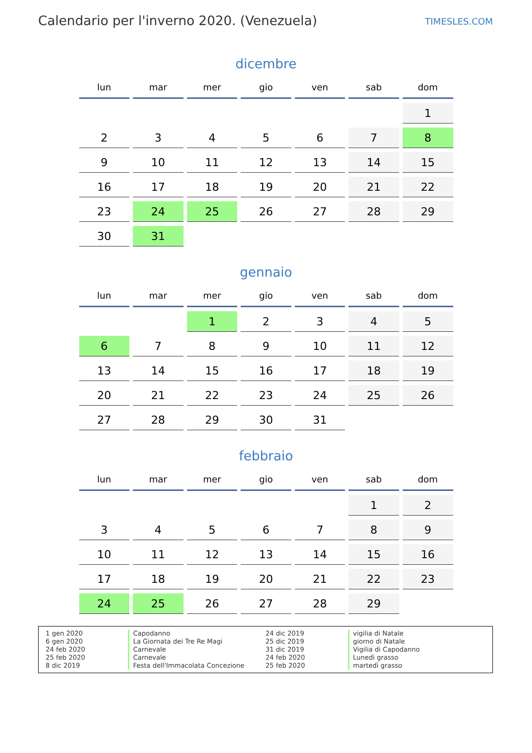Calendario per l'inverno 2020. (Venezuela)
TIMESLES.COM
dicembre
| lun | mar | mer | gio | ven | sab | dom |
| --- | --- | --- | --- | --- | --- | --- |
| | | | | | | 1 |
| 2 | 3 | 4 | 5 | 6 | 7 | 8 |
| 9 | 10 | 11 | 12 | 13 | 14 | 15 |
| 16 | 17 | 18 | 19 | 20 | 21 | 22 |
| 23 | 24 | 25 | 26 | 27 | 28 | 29 |
| 30 | 31 | | | | | |
gennaio
| lun | mar | mer | gio | ven | sab | dom |
| --- | --- | --- | --- | --- | --- | --- |
| | | 1 | 2 | 3 | 4 | 5 |
| 6 | 7 | 8 | 9 | 10 | 11 | 12 |
| 13 | 14 | 15 | 16 | 17 | 18 | 19 |
| 20 | 21 | 22 | 23 | 24 | 25 | 26 |
| 27 | 28 | 29 | 30 | 31 | | |
febbraio
| lun | mar | mer | gio | ven | sab | dom |
| --- | --- | --- | --- | --- | --- | --- |
| | | | | | 1 | 2 |
| 3 | 4 | 5 | 6 | 7 | 8 | 9 |
| 10 | 11 | 12 | 13 | 14 | 15 | 16 |
| 17 | 18 | 19 | 20 | 21 | 22 | 23 |
| 24 | 25 | 26 | 27 | 28 | 29 | |
1 gen 2020
6 gen 2020
24 feb 2020
25 feb 2020
8 dic 2019
Capodanno
La Giornata dei Tre Re Magi
Carnevale
Carnevale
Festa dell'Immacolata Concezione
24 dic 2019
25 dic 2019
31 dic 2019
24 feb 2020
25 feb 2020
vigilia di Natale
giorno di Natale
Vigilia di Capodanno
Lunedì grasso
martedì grasso